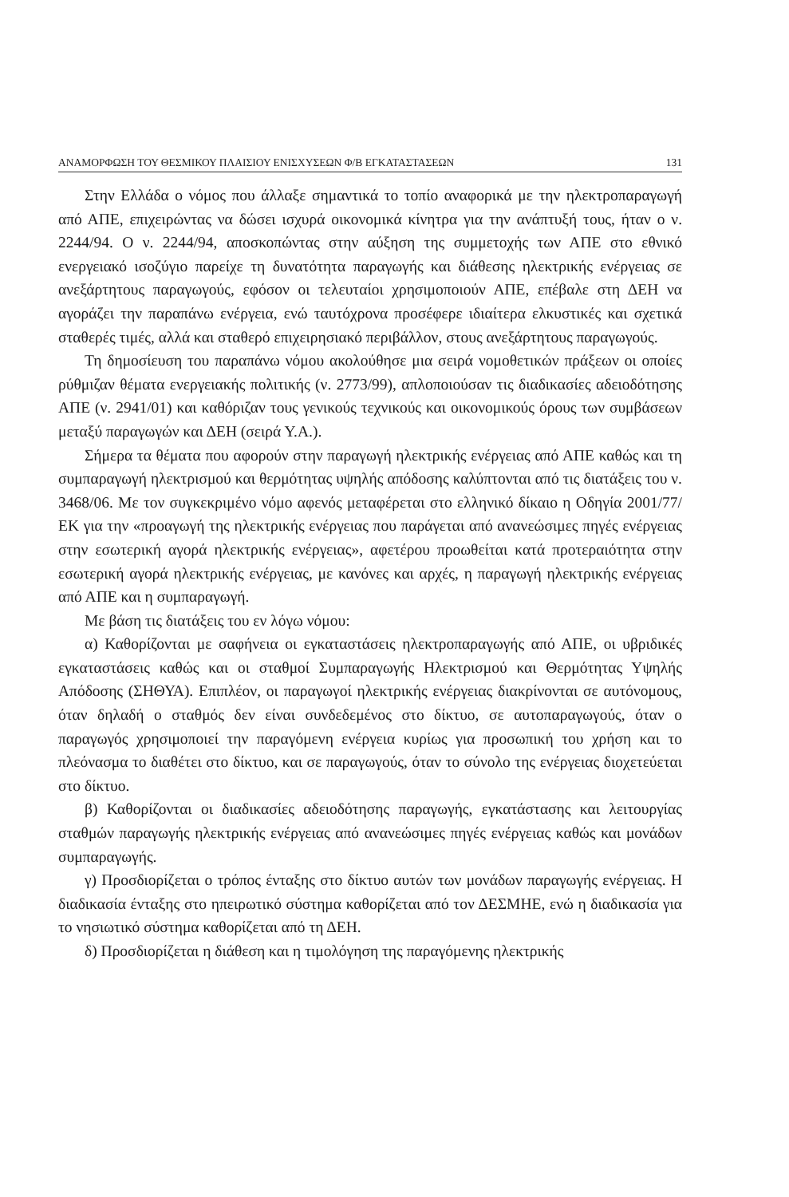ΑΝΑΜΟΡΦΩΣΗ ΤΟΥ ΘΕΣΜΙΚΟΥ ΠΛΑΙΣΙΟΥ ΕΝΙΣΧΥΣΕΩΝ Φ/Β ΕΓΚΑΤΑΣΤΑΣΕΩΝ 131
Στην Ελλάδα ο νόμος που άλλαξε σημαντικά το τοπίο αναφορικά με την ηλεκτροπαραγωγή από ΑΠΕ, επιχειρώντας να δώσει ισχυρά οικονομικά κίνητρα για την ανάπτυξή τους, ήταν ο ν. 2244/94. Ο ν. 2244/94, αποσκοπώντας στην αύξηση της συμμετοχής των ΑΠΕ στο εθνικό ενεργειακό ισοζύγιο παρείχε τη δυνατότητα παραγωγής και διάθεσης ηλεκτρικής ενέργειας σε ανεξάρτητους παραγωγούς, εφόσον οι τελευταίοι χρησιμοποιούν ΑΠΕ, επέβαλε στη ΔΕΗ να αγοράζει την παραπάνω ενέργεια, ενώ ταυτόχρονα προσέφερε ιδιαίτερα ελκυστικές και σχετικά σταθερές τιμές, αλλά και σταθερό επιχειρησιακό περιβάλλον, στους ανεξάρτητους παραγωγούς.
Τη δημοσίευση του παραπάνω νόμου ακολούθησε μια σειρά νομοθετικών πράξεων οι οποίες ρύθμιζαν θέματα ενεργειακής πολιτικής (ν. 2773/99), απλοποιούσαν τις διαδικασίες αδειοδότησης ΑΠΕ (ν. 2941/01) και καθόριζαν τους γενικούς τεχνικούς και οικονομικούς όρους των συμβάσεων μεταξύ παραγωγών και ΔΕΗ (σειρά Υ.Α.).
Σήμερα τα θέματα που αφορούν στην παραγωγή ηλεκτρικής ενέργειας από ΑΠΕ καθώς και τη συμπαραγωγή ηλεκτρισμού και θερμότητας υψηλής απόδοσης καλύπτονται από τις διατάξεις του ν. 3468/06. Με τον συγκεκριμένο νόμο αφενός μεταφέρεται στο ελληνικό δίκαιο η Οδηγία 2001/77/ΕΚ για την «προαγωγή της ηλεκτρικής ενέργειας που παράγεται από ανανεώσιμες πηγές ενέργειας στην εσωτερική αγορά ηλεκτρικής ενέργειας», αφετέρου προωθείται κατά προτεραιότητα στην εσωτερική αγορά ηλεκτρικής ενέργειας, με κανόνες και αρχές, η παραγωγή ηλεκτρικής ενέργειας από ΑΠΕ και η συμπαραγωγή.
Με βάση τις διατάξεις του εν λόγω νόμου:
α) Καθορίζονται με σαφήνεια οι εγκαταστάσεις ηλεκτροπαραγωγής από ΑΠΕ, οι υβριδικές εγκαταστάσεις καθώς και οι σταθμοί Συμπαραγωγής Ηλεκτρισμού και Θερμότητας Υψηλής Απόδοσης (ΣΗΘΥΑ). Επιπλέον, οι παραγωγοί ηλεκτρικής ενέργειας διακρίνονται σε αυτόνομους, όταν δηλαδή ο σταθμός δεν είναι συνδεδεμένος στο δίκτυο, σε αυτοπαραγωγούς, όταν ο παραγωγός χρησιμοποιεί την παραγόμενη ενέργεια κυρίως για προσωπική του χρήση και το πλεόνασμα το διαθέτει στο δίκτυο, και σε παραγωγούς, όταν το σύνολο της ενέργειας διοχετεύεται στο δίκτυο.
β) Καθορίζονται οι διαδικασίες αδειοδότησης παραγωγής, εγκατάστασης και λειτουργίας σταθμών παραγωγής ηλεκτρικής ενέργειας από ανανεώσιμες πηγές ενέργειας καθώς και μονάδων συμπαραγωγής.
γ) Προσδιορίζεται ο τρόπος ένταξης στο δίκτυο αυτών των μονάδων παραγωγής ενέργειας. Η διαδικασία ένταξης στο ηπειρωτικό σύστημα καθορίζεται από τον ΔΕΣΜΗΕ, ενώ η διαδικασία για το νησιωτικό σύστημα καθορίζεται από τη ΔΕΗ.
δ) Προσδιορίζεται η διάθεση και η τιμολόγηση της παραγόμενης ηλεκτρικής